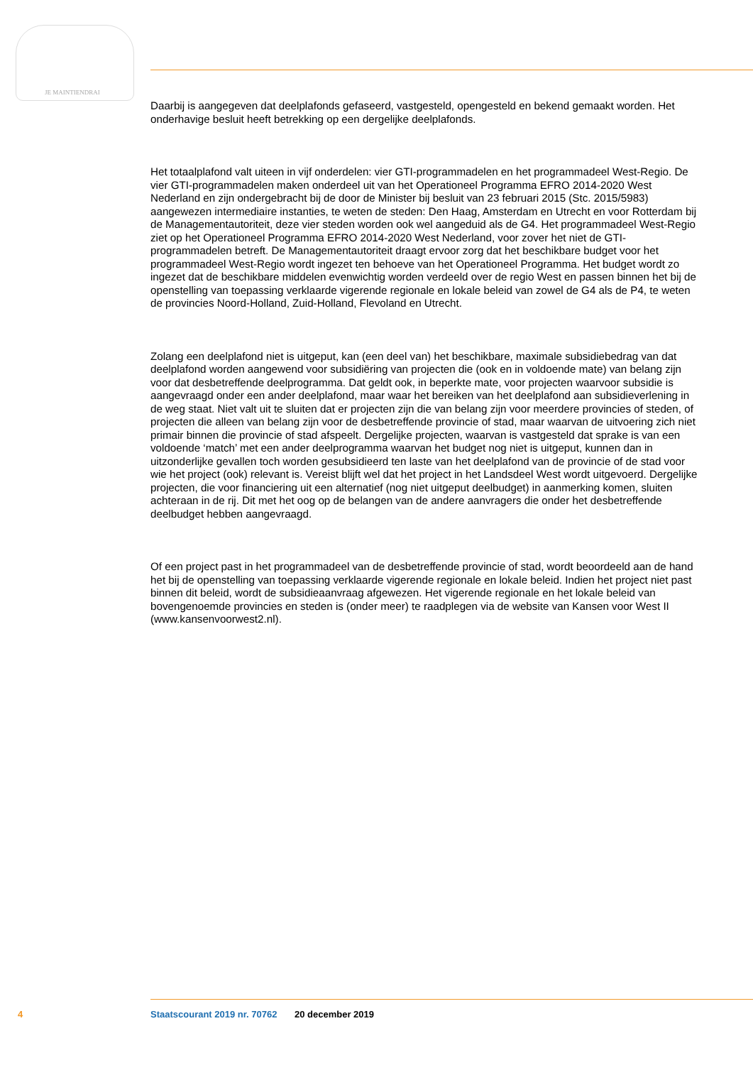JE MAINTIENDRAI
Daarbij is aangegeven dat deelplafonds gefaseerd, vastgesteld, opengesteld en bekend gemaakt worden. Het onderhavige besluit heeft betrekking op een dergelijke deelplafonds.
Het totaalplafond valt uiteen in vijf onderdelen: vier GTI-programmadelen en het programmadeel West-Regio. De vier GTI-programmadelen maken onderdeel uit van het Operationeel Programma EFRO 2014-2020 West Nederland en zijn ondergebracht bij de door de Minister bij besluit van 23 februari 2015 (Stc. 2015/5983) aangewezen intermediaire instanties, te weten de steden: Den Haag, Amsterdam en Utrecht en voor Rotterdam bij de Managementautoriteit, deze vier steden worden ook wel aangeduid als de G4. Het programmadeel West-Regio ziet op het Operationeel Programma EFRO 2014-2020 West Nederland, voor zover het niet de GTI-programmadelen betreft. De Managementautoriteit draagt ervoor zorg dat het beschikbare budget voor het programmadeel West-Regio wordt ingezet ten behoeve van het Operationeel Programma. Het budget wordt zo ingezet dat de beschikbare middelen evenwichtig worden verdeeld over de regio West en passen binnen het bij de openstelling van toepassing verklaarde vigerende regionale en lokale beleid van zowel de G4 als de P4, te weten de provincies Noord-Holland, Zuid-Holland, Flevoland en Utrecht.
Zolang een deelplafond niet is uitgeput, kan (een deel van) het beschikbare, maximale subsidiebedrag van dat deelplafond worden aangewend voor subsidiëring van projecten die (ook en in voldoende mate) van belang zijn voor dat desbetreffende deelprogramma. Dat geldt ook, in beperkte mate, voor projecten waarvoor subsidie is aangevraagd onder een ander deelplafond, maar waar het bereiken van het deelplafond aan subsidieverlening in de weg staat. Niet valt uit te sluiten dat er projecten zijn die van belang zijn voor meerdere provincies of steden, of projecten die alleen van belang zijn voor de desbetreffende provincie of stad, maar waarvan de uitvoering zich niet primair binnen die provincie of stad afspeelt. Dergelijke projecten, waarvan is vastgesteld dat sprake is van een voldoende ‘match’ met een ander deelprogramma waarvan het budget nog niet is uitgeput, kunnen dan in uitzonderlijke gevallen toch worden gesubsidieerd ten laste van het deelplafond van de provincie of de stad voor wie het project (ook) relevant is. Vereist blijft wel dat het project in het Landsdeel West wordt uitgevoerd. Dergelijke projecten, die voor financiering uit een alternatief (nog niet uitgeput deelbudget) in aanmerking komen, sluiten achteraan in de rij. Dit met het oog op de belangen van de andere aanvragers die onder het desbetreffende deelbudget hebben aangevraagd.
Of een project past in het programmadeel van de desbetreffende provincie of stad, wordt beoordeeld aan de hand het bij de openstelling van toepassing verklaarde vigerende regionale en lokale beleid. Indien het project niet past binnen dit beleid, wordt de subsidieaanvraag afgewezen. Het vigerende regionale en het lokale beleid van bovengenoemde provincies en steden is (onder meer) te raadplegen via de website van Kansen voor West II (www.kansenvoorwest2.nl).
4 Staatscourant 2019 nr. 70762 20 december 2019